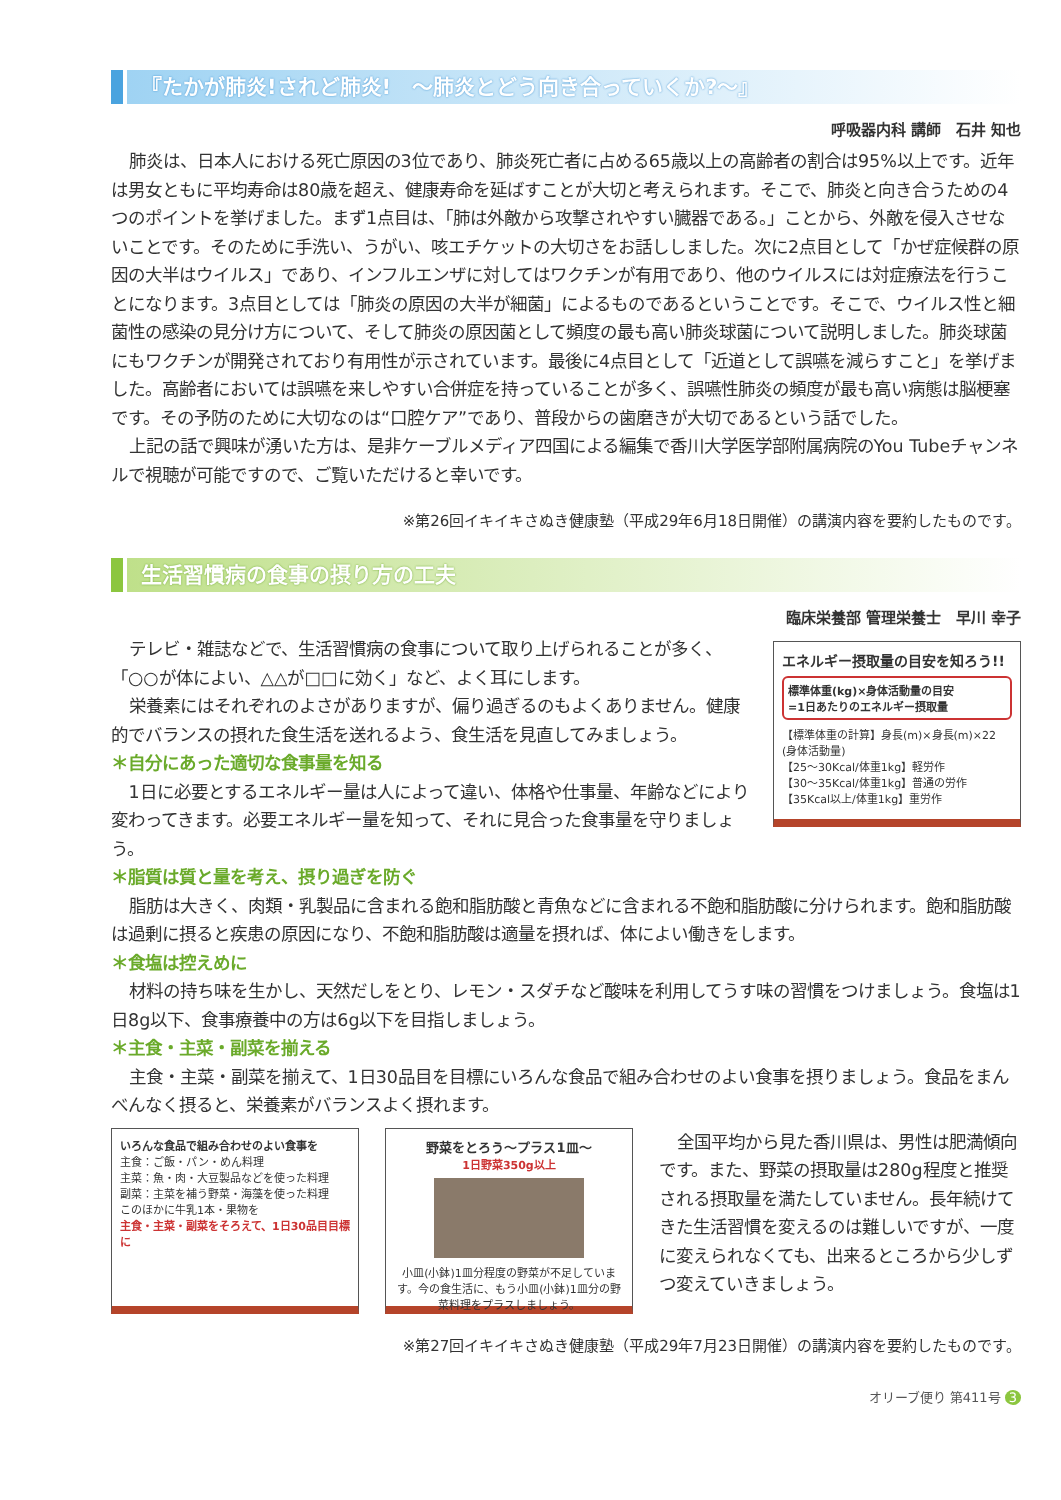『たかが肺炎!されど肺炎!　～肺炎とどう向き合っていくか?～』
呼吸器内科 講師　石井 知也
肺炎は、日本人における死亡原因の3位であり、肺炎死亡者に占める65歳以上の高齢者の割合は95%以上です。近年は男女ともに平均寿命は80歳を超え、健康寿命を延ばすことが大切と考えられます。そこで、肺炎と向き合うための4つのポイントを挙げました。まず1点目は、「肺は外敵から攻撃されやすい臓器である。」ことから、外敵を侵入させないことです。そのために手洗い、うがい、咳エチケットの大切さをお話ししました。次に2点目として「かぜ症候群の原因の大半はウイルス」であり、インフルエンザに対してはワクチンが有用であり、他のウイルスには対症療法を行うことになります。3点目としては「肺炎の原因の大半が細菌」によるものであるということです。そこで、ウイルス性と細菌性の感染の見分け方について、そして肺炎の原因菌として頻度の最も高い肺炎球菌について説明しました。肺炎球菌にもワクチンが開発されており有用性が示されています。最後に4点目として「近道として誤嚥を減らすこと」を挙げました。高齢者においては誤嚥を来しやすい合併症を持っていることが多く、誤嚥性肺炎の頻度が最も高い病態は脳梗塞です。その予防のために大切なのは“口腔ケア”であり、普段からの歯磨きが大切であるという話でした。
上記の話で興味が湧いた方は、是非ケーブルメディア四国による編集で香川大学医学部附属病院のYou Tubeチャンネルで視聴が可能ですので、ご覧いただけると幸いです。
※第26回イキイキさぬき健康塾（平成29年6月18日開催）の講演内容を要約したものです。
生活習慣病の食事の摂り方の工夫
臨床栄養部 管理栄養士　早川 幸子
エネルギー摂取量の目安を知ろう!!
標準体重(kg)×身体活動量の目安
=1日あたりのエネルギー摂取量
【標準体重の計算】身長(m)×身長(m)×22
(身体活動量)
【25～30Kcal/体重1kg】軽労作
【30～35Kcal/体重1kg】普通の労作
【35Kcal以上/体重1kg】重労作
テレビ・雑誌などで、生活習慣病の食事について取り上げられることが多く、「○○が体によい、△△が□□に効く」など、よく耳にします。
栄養素にはそれぞれのよさがありますが、偏り過ぎるのもよくありません。健康的でバランスの摂れた食生活を送れるよう、食生活を見直してみましょう。
＊自分にあった適切な食事量を知る
1日に必要とするエネルギー量は人によって違い、体格や仕事量、年齢などにより変わってきます。必要エネルギー量を知って、それに見合った食事量を守りましょう。
＊脂質は質と量を考え、摂り過ぎを防ぐ
脂肪は大きく、肉類・乳製品に含まれる飽和脂肪酸と青魚などに含まれる不飽和脂肪酸に分けられます。飽和脂肪酸は過剰に摂ると疾患の原因になり、不飽和脂肪酸は適量を摂れば、体によい働きをします。
＊食塩は控えめに
材料の持ち味を生かし、天然だしをとり、レモン・スダチなど酸味を利用してうす味の習慣をつけましょう。食塩は1日8g以下、食事療養中の方は6g以下を目指しましょう。
＊主食・主菜・副菜を揃える
主食・主菜・副菜を揃えて、1日30品目を目標にいろんな食品で組み合わせのよい食事を摂りましょう。食品をまんべんなく摂ると、栄養素がバランスよく摂れます。
いろんな食品で組み合わせのよい食事を
主食：ご飯・パン・めん料理
主菜：魚・肉・大豆製品などを使った料理
副菜：主菜を補う野菜・海藻を使った料理
このほかに牛乳1本・果物を
主食・主菜・副菜をそろえて、1日30品目目標に
野菜をとろう～プラス1皿～
1日野菜350g以上
小皿(小鉢)1皿分程度の野菜が不足しています。今の食生活に、もう小皿(小鉢)1皿分の野菜料理をプラスしましょう。
全国平均から見た香川県は、男性は肥満傾向です。また、野菜の摂取量は280g程度と推奨される摂取量を満たしていません。長年続けてきた生活習慣を変えるのは難しいですが、一度に変えられなくても、出来るところから少しずつ変えていきましょう。
※第27回イキイキさぬき健康塾（平成29年7月23日開催）の講演内容を要約したものです。
オリーブ便り 第411号 3